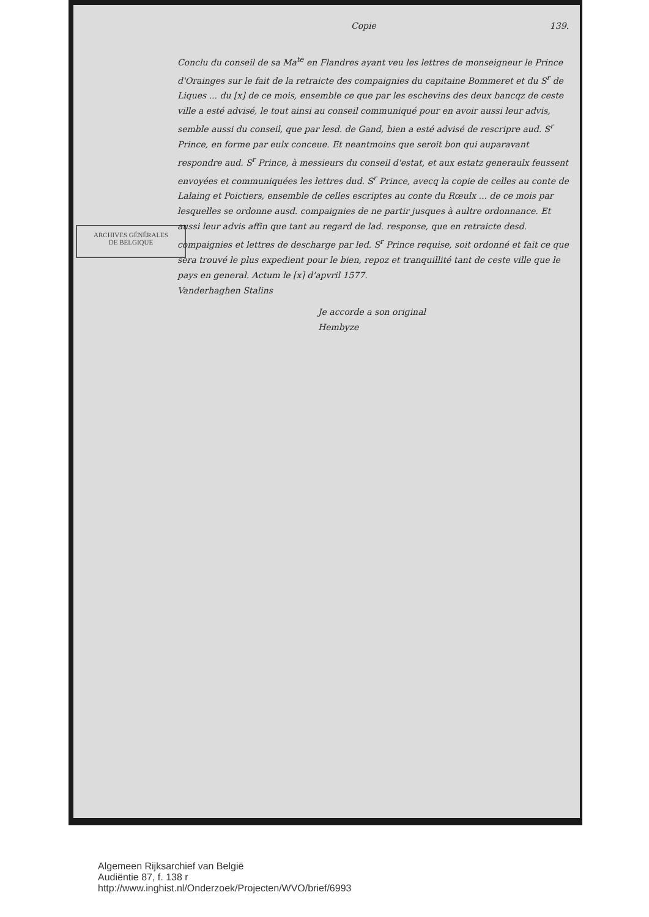ARCHIVES GÉNÉRALES
DE BELGIQUE
Copie 139.
Conclu du conseil de sa Ma<sup>te</sup> en Flandres ayant veu les lettres de monseigneur le Prince d'Orainges sur le fait de la retraicte des compaignies du capitaine Bommeret et du S<sup>r</sup> de Liques ... du [x] de ce mois, ensemble ce que par les eschevins des deux bancqz de ceste ville a esté advisé, le tout ainsi au conseil communiqué pour en avoir aussi leur advis, semble aussi du conseil, que par lesd. de Gand, bien a esté advisé de rescripre aud. S<sup>r</sup> Prince, en forme par eulx conceue. Et neantmoins que seroit bon qui auparavant respondre aud. S<sup>r</sup> Prince, à messieurs du conseil d'estat, et aux estatz generaulx feussent envoyées et communiquées les lettres dud. S<sup>r</sup> Prince, avecq la copie de celles au conte de Lalaing et Poictiers, ensemble de celles escriptes au conte du Rœulx ... de ce mois par lesquelles se ordonne ausd. compaignies de ne partir jusques à aultre ordonnance. Et aussi leur advis affin que tant au regard de lad. response, que en retraicte desd. compaignies et lettres de descharge par led. S<sup>r</sup> Prince requise, soit ordonné et fait ce que sera trouvé le plus expedient pour le bien, repoz et tranquillité tant de ceste ville que le pays en general. Actum le [x] d'apvril 1577.
Vanderhaghen Stalins
Je accorde a son original
Hembyze
Algemeen Rijksarchief van België
Audiëntie 87, f. 138 r
http://www.inghist.nl/Onderzoek/Projecten/WVO/brief/6993